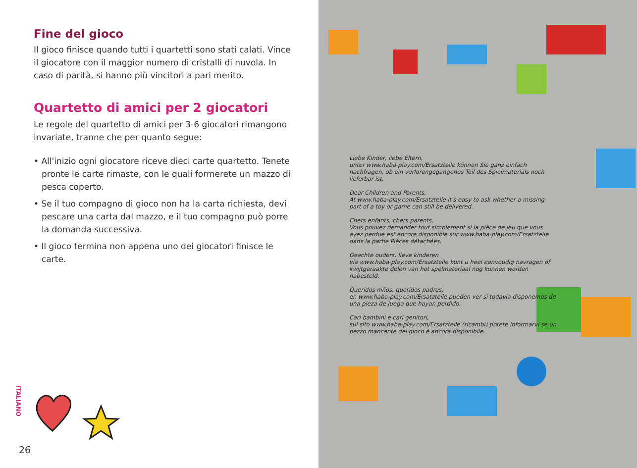Fine del gioco
Il gioco finisce quando tutti i quartetti sono stati calati. Vince il giocatore con il maggior numero di cristalli di nuvola. In caso di parità, si hanno più vincitori a pari merito.
Quartetto di amici per 2 giocatori
Le regole del quartetto di amici per 3-6 giocatori rimangono invariate, tranne che per quanto segue:
• All'inizio ogni giocatore riceve dieci carte quartetto. Tenete pronte le carte rimaste, con le quali formerete un mazzo di pesca coperto.
• Se il tuo compagno di gioco non ha la carta richiesta, devi pescare una carta dal mazzo, e il tuo compagno può porre la domanda successiva.
• Il gioco termina non appena uno dei giocatori finisce le carte.
ITALIANO
26
Liebe Kinder, liebe Eltern,
unter www.haba-play.com/Ersatzteile können Sie ganz einfach nachfragen, ob ein verlorengegangenes Teil des Spielmaterials noch lieferbar ist.
Dear Children and Parents,
At www.haba-play.com/Ersatzteile it's easy to ask whether a missing part of a toy or game can still be delivered.
Chers enfants, chers parents,
Vous pouvez demander tout simplement si la pièce de jeu que vous avez perdue est encore disponible sur www.haba-play.com/Ersatzteile dans la partie Pièces détachées.
Geachte ouders, lieve kinderen
via www.haba-play.com/Ersatzteile kunt u heel eenvoudig navragen of kwijtgeraakte delen van het spelmateriaal nog kunnen worden nabesteld.
Queridos niños, queridos padres:
en www.haba-play.com/Ersatzteile pueden ver si todavía disponemos de una pieza de juego que hayan perdido.
Cari bambini e cari genitori,
sul sito www.haba-play.com/Ersatzteile (ricambi) potete informarvi se un pezzo mancante del gioco è ancora disponibile.